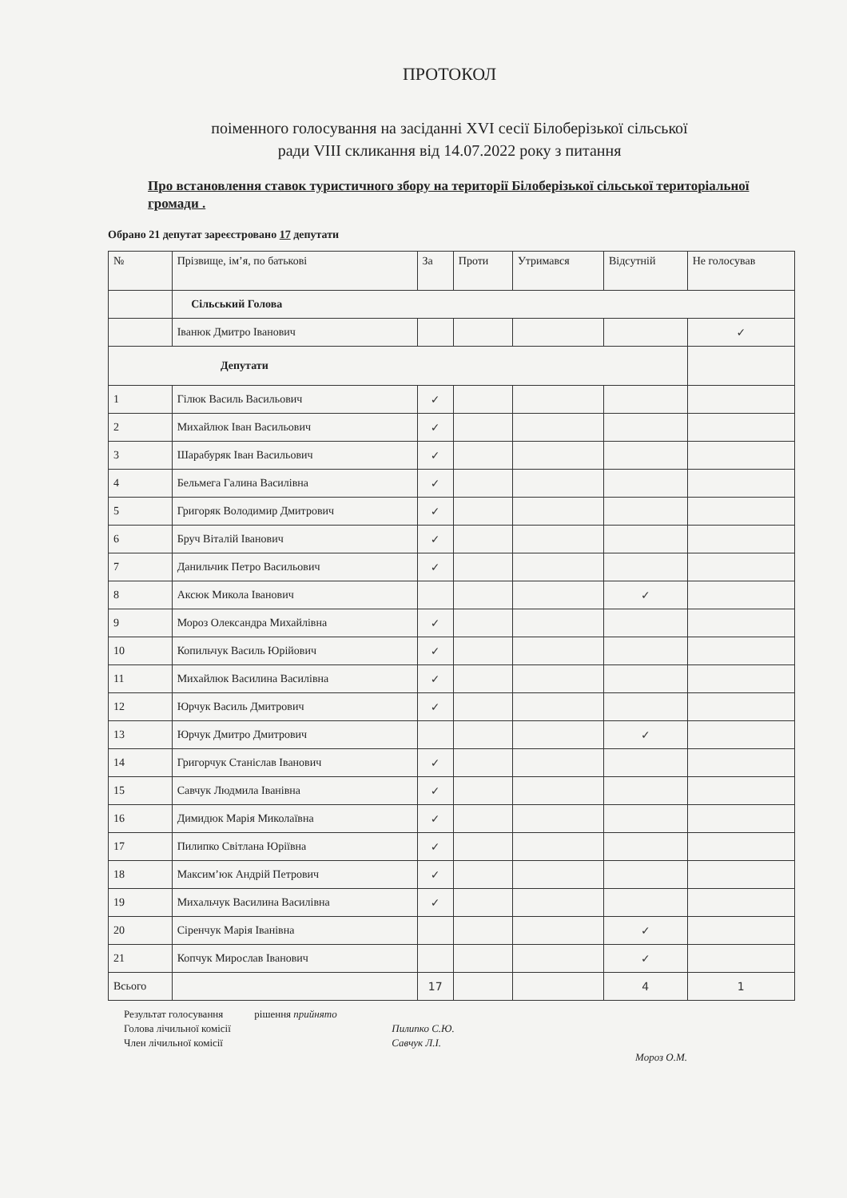ПРОТОКОЛ
поіменного голосування на засіданні XVI сесії Білоберізької сільської
ради VIII скликання від 14.07.2022 року з питання
Про встановлення ставок туристичного збору на території Білоберізької сільської територіальної громади .
Обрано 21 депутат зареєстровано 17 депутати
| № | Прізвище, ім’я, по батькові | За | Проти | Утримався | Відсутній | Не голосував |
| --- | --- | --- | --- | --- | --- | --- |
| | Сільський Голова | | | | | |
| | Іванюк Дмитро Іванович | | | | | ✓ |
| Депутати | | | | | | |
| 1 | Гілюк Василь Васильович | ✓ | | | | |
| 2 | Михайлюк Іван Васильович | ✓ | | | | |
| 3 | Шарабуряк Іван Васильович | ✓ | | | | |
| 4 | Бельмега Галина Василівна | ✓ | | | | |
| 5 | Григоряк Володимир Дмитрович | ✓ | | | | |
| 6 | Бруч Віталій Іванович | ✓ | | | | |
| 7 | Данильчик Петро Васильович | ✓ | | | | |
| 8 | Аксюк Микола Іванович | | | | ✓ | |
| 9 | Мороз Олександра Михайлівна | ✓ | | | | |
| 10 | Копильчук Василь Юрійович | ✓ | | | | |
| 11 | Михайлюк Василина Василівна | ✓ | | | | |
| 12 | Юрчук Василь Дмитрович | ✓ | | | | |
| 13 | Юрчук Дмитро Дмитрович | | | | ✓ | |
| 14 | Григорчук Станіслав Іванович | ✓ | | | | |
| 15 | Савчук Людмила Іванівна | ✓ | | | | |
| 16 | Димидюк Марія Миколаївна | ✓ | | | | |
| 17 | Пилипко Світлана Юріївна | ✓ | | | | |
| 18 | Максим’юк Андрій Петрович | ✓ | | | | |
| 19 | Михальчук Василина Василівна | ✓ | | | | |
| 20 | Сіренчук Марія Іванівна | | | | ✓ | |
| 21 | Копчук Мирослав Іванович | | | | ✓ | |
| Всього | | 17 | | | 4 | 1 |
Результат голосування рішення прийнято
Голова лічильної комісії Пилипко С.Ю.
Член лічильної комісії Савчук Л.І.
Мороз О.М.